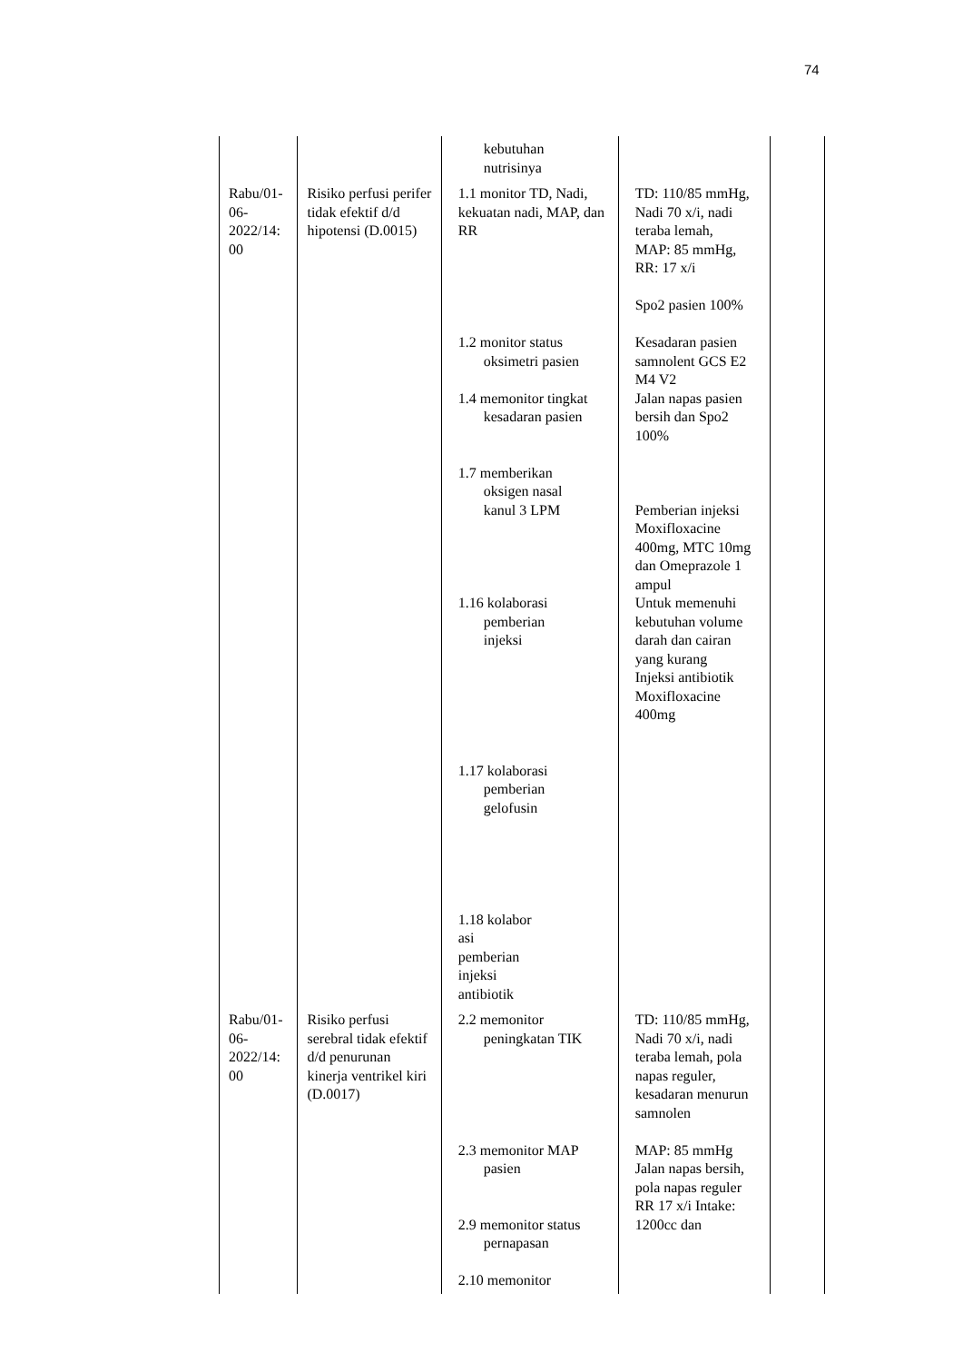74
| | | kebutuhan nutrisinya | | |
| Rabu/01- 06- 2022/14: 00 | Risiko perfusi perifer tidak efektif d/d hipotensi (D.0015) | 1.1 monitor TD, Nadi, kekuatan nadi, MAP, dan RR 1.2 monitor status oksimetri pasien 1.4 memonitor tingkat kesadaran pasien 1.7 memberikan oksigen nasal kanul 3 LPM 1.16 kolaborasi pemberian injeksi 1.17 kolaborasi pemberian gelofusin 1.18 kolabor asi pemberian injeksi antibiotik | TD: 110/85 mmHg, Nadi 70 x/i, nadi teraba lemah, MAP: 85 mmHg, RR: 17 x/i Spo2 pasien 100% Kesadaran pasien samnolent GCS E2 M4 V2 Jalan napas pasien bersih dan Spo2 100% Pemberian injeksi Moxifloxacine 400mg, MTC 10mg dan Omeprazole 1 ampul Untuk memenuhi kebutuhan volume darah dan cairan yang kurang Injeksi antibiotik Moxifloxacine 400mg | |
| Rabu/01- 06- 2022/14: 00 | Risiko perfusi serebral tidak efektif d/d penurunan kinerja ventrikel kiri (D.0017) | 2.2 memonitor peningkatan TIK 2.3 memonitor MAP pasien 2.9 memonitor status pernapasan 2.10 memonitor | TD: 110/85 mmHg, Nadi 70 x/i, nadi teraba lemah, pola napas reguler, kesadaran menurun samnolen MAP: 85 mmHg Jalan napas bersih, pola napas reguler RR 17 x/i Intake: 1200cc dan | |